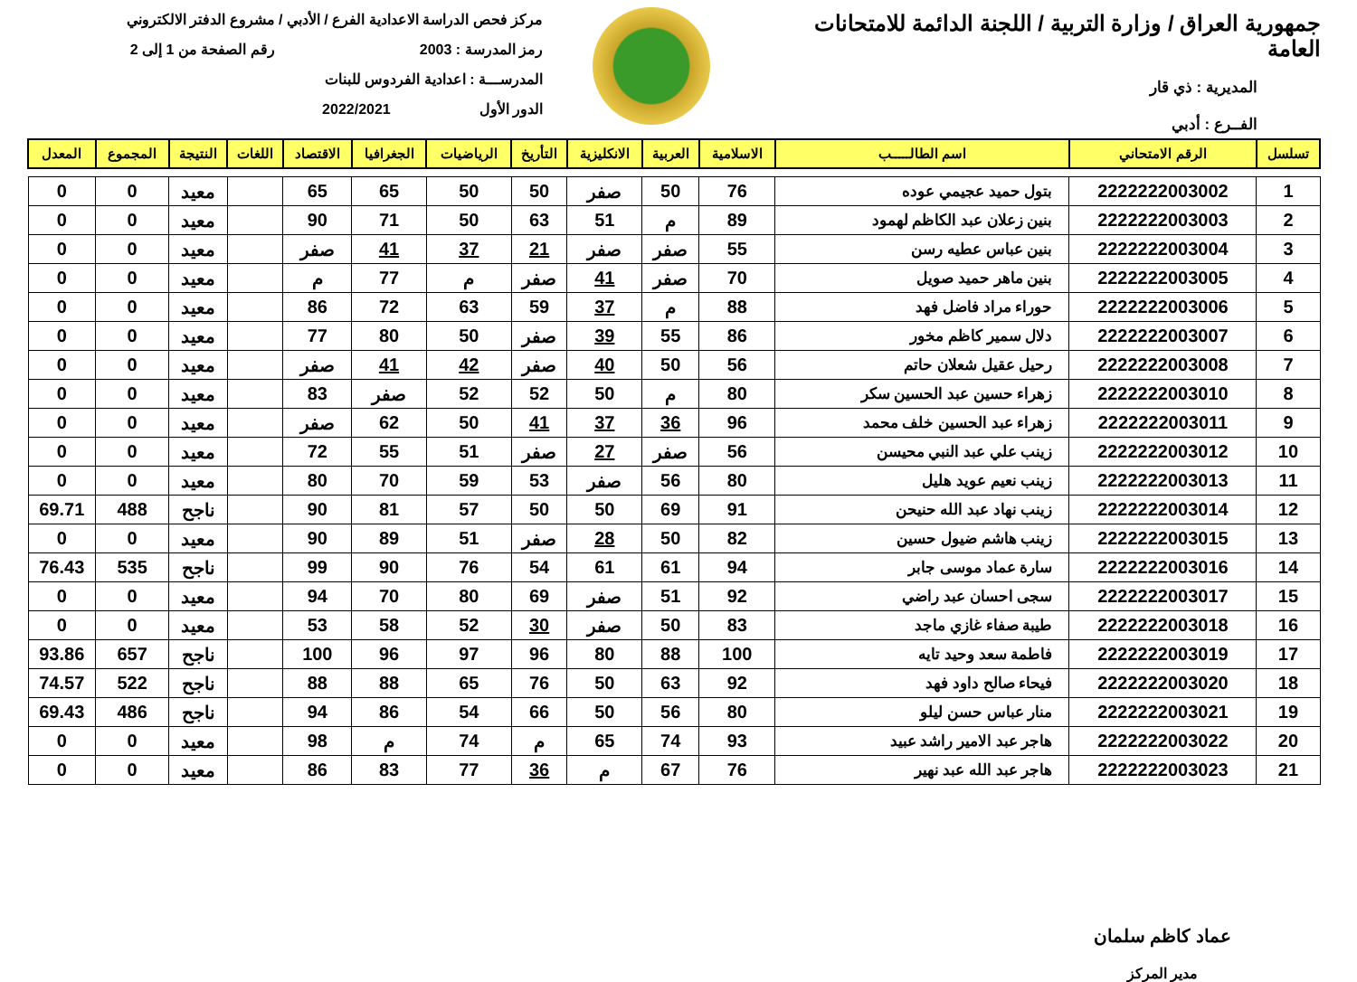جمهورية العراق / وزارة التربية / اللجنة الدائمة للامتحانات العامة
المديرية : ذي قار
الفــرع : أدبي
مركز فحص الدراسة الاعدادية الفرع / الأدبي / مشروع الدفتر الالكتروني
رمز المدرسة : 2003 رقم الصفحة من 1 إلى 2
المدرســـة : اعدادية الفردوس للبنات
الدور الأول 2022/2021
| تسلسل | الرقم الامتحاني | اسم الطالـــــب | الاسلامية | العربية | الانكليزية | التأريخ | الرياضيات | الجغرافيا | الاقتصاد | اللغات | النتيجة | المجموع | المعدل |
| --- | --- | --- | --- | --- | --- | --- | --- | --- | --- | --- | --- | --- | --- |
| 1 | 2222222003002 | بتول حميد عجيمي عوده | 76 | 50 | صفر | 50 | 50 | 65 | 65 | | معيد | 0 | 0 |
| 2 | 2222222003003 | بنين زعلان عبد الكاظم لهمود | 89 | م | 51 | 63 | 50 | 71 | 90 | | معيد | 0 | 0 |
| 3 | 2222222003004 | بنين عباس عطيه رسن | 55 | صفر | صفر | 21 | 37 | 41 | صفر | | معيد | 0 | 0 |
| 4 | 2222222003005 | بنين ماهر حميد صويل | 70 | صفر | 41 | صفر | م | 77 | م | | معيد | 0 | 0 |
| 5 | 2222222003006 | حوراء مراد فاضل فهد | 88 | م | 37 | 59 | 63 | 72 | 86 | | معيد | 0 | 0 |
| 6 | 2222222003007 | دلال سمير كاظم مخور | 86 | 55 | 39 | صفر | 50 | 80 | 77 | | معيد | 0 | 0 |
| 7 | 2222222003008 | رحيل عقيل شعلان حاتم | 56 | 50 | 40 | صفر | 42 | 41 | صفر | | معيد | 0 | 0 |
| 8 | 2222222003010 | زهراء حسين عبد الحسين سكر | 80 | م | 50 | 52 | 52 | صفر | 83 | | معيد | 0 | 0 |
| 9 | 2222222003011 | زهراء عبد الحسين خلف محمد | 96 | 36 | 37 | 41 | 50 | 62 | صفر | | معيد | 0 | 0 |
| 10 | 2222222003012 | زينب علي عبد النبي محيسن | 56 | صفر | 27 | صفر | 51 | 55 | 72 | | معيد | 0 | 0 |
| 11 | 2222222003013 | زينب نعيم عويد هليل | 80 | 56 | صفر | 53 | 59 | 70 | 80 | | معيد | 0 | 0 |
| 12 | 2222222003014 | زينب نهاد عبد الله حنيحن | 91 | 69 | 50 | 50 | 57 | 81 | 90 | | ناجح | 488 | 69.71 |
| 13 | 2222222003015 | زينب هاشم ضيول حسين | 82 | 50 | 28 | صفر | 51 | 89 | 90 | | معيد | 0 | 0 |
| 14 | 2222222003016 | سارة عماد موسى جابر | 94 | 61 | 61 | 54 | 76 | 90 | 99 | | ناجح | 535 | 76.43 |
| 15 | 2222222003017 | سجى احسان عبد راضي | 92 | 51 | صفر | 69 | 80 | 70 | 94 | | معيد | 0 | 0 |
| 16 | 2222222003018 | طيبة صفاء غازي ماجد | 83 | 50 | صفر | 30 | 52 | 58 | 53 | | معيد | 0 | 0 |
| 17 | 2222222003019 | فاطمة سعد وحيد تايه | 100 | 88 | 80 | 96 | 97 | 96 | 100 | | ناجح | 657 | 93.86 |
| 18 | 2222222003020 | فيحاء صالح داود فهد | 92 | 63 | 50 | 76 | 65 | 88 | 88 | | ناجح | 522 | 74.57 |
| 19 | 2222222003021 | منار عباس حسن ليلو | 80 | 56 | 50 | 66 | 54 | 86 | 94 | | ناجح | 486 | 69.43 |
| 20 | 2222222003022 | هاجر عبد الامير راشد عبيد | 93 | 74 | 65 | م | 74 | م | 98 | | معيد | 0 | 0 |
| 21 | 2222222003023 | هاجر عبد الله عبد نهير | 76 | 67 | م | 36 | 77 | 83 | 86 | | معيد | 0 | 0 |
عماد كاظم سلمان
مدير المركز